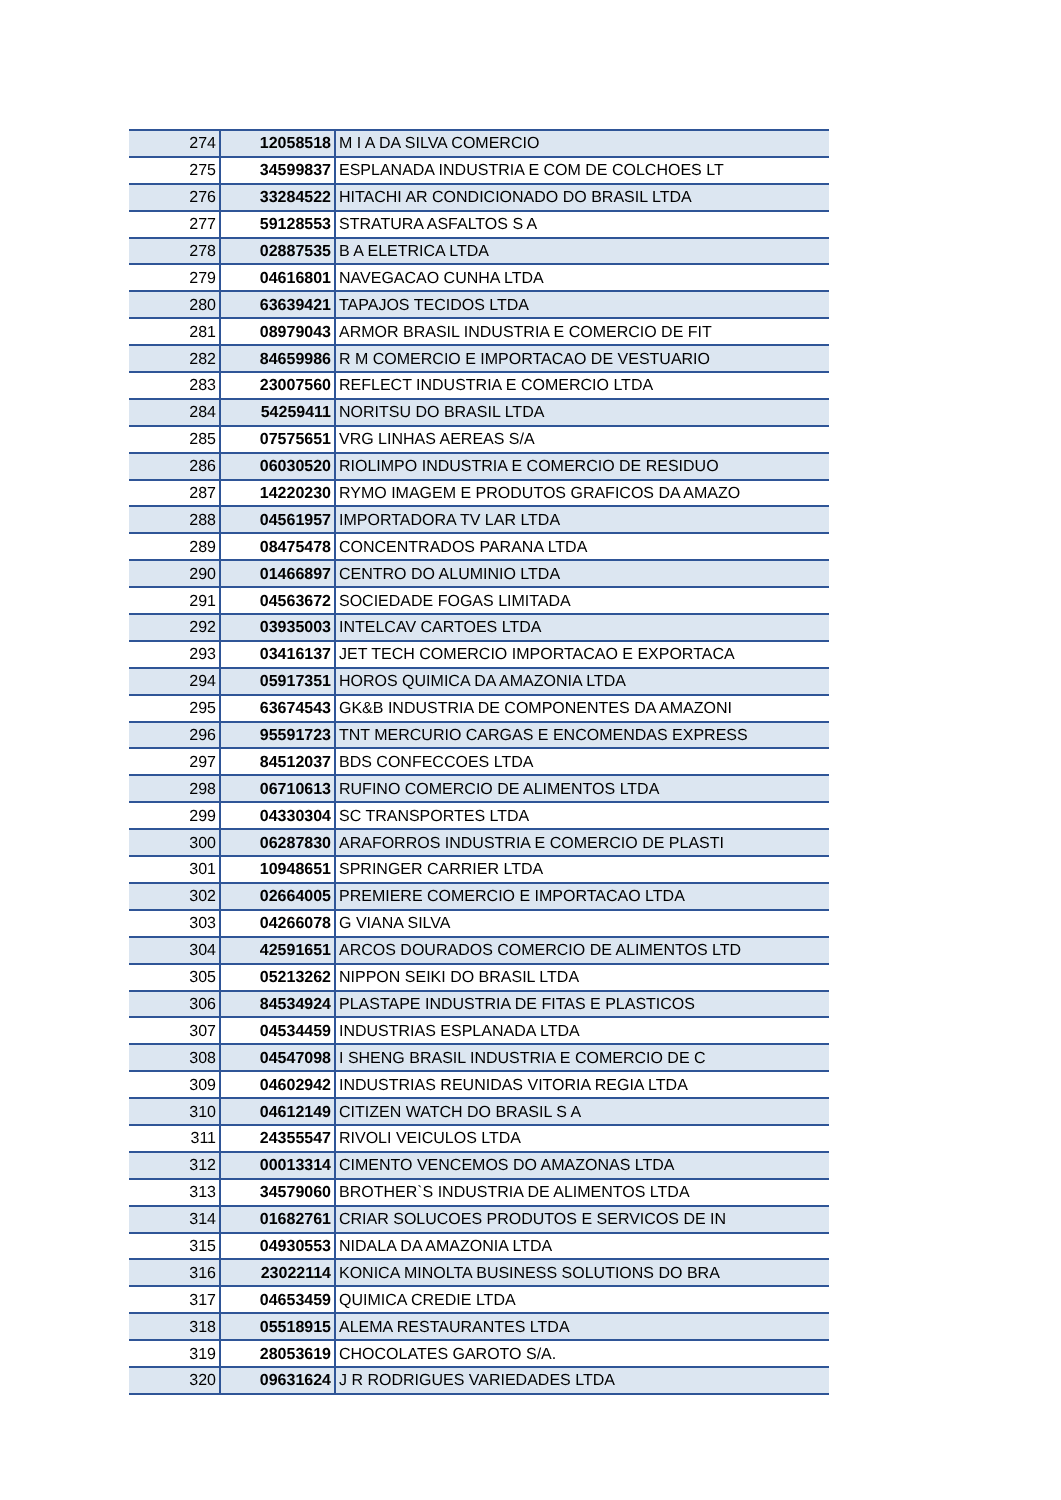| 274 | 12058518 | M I A DA SILVA COMERCIO |
| 275 | 34599837 | ESPLANADA INDUSTRIA E COM DE COLCHOES LT |
| 276 | 33284522 | HITACHI AR CONDICIONADO DO BRASIL LTDA |
| 277 | 59128553 | STRATURA ASFALTOS S A |
| 278 | 02887535 | B A ELETRICA LTDA |
| 279 | 04616801 | NAVEGACAO CUNHA LTDA |
| 280 | 63639421 | TAPAJOS TECIDOS LTDA |
| 281 | 08979043 | ARMOR BRASIL INDUSTRIA E COMERCIO DE FIT |
| 282 | 84659986 | R M COMERCIO E IMPORTACAO DE VESTUARIO |
| 283 | 23007560 | REFLECT INDUSTRIA E COMERCIO LTDA |
| 284 | 54259411 | NORITSU DO BRASIL LTDA |
| 285 | 07575651 | VRG LINHAS AEREAS S/A |
| 286 | 06030520 | RIOLIMPO INDUSTRIA E COMERCIO DE RESIDUO |
| 287 | 14220230 | RYMO IMAGEM E PRODUTOS GRAFICOS DA AMAZO |
| 288 | 04561957 | IMPORTADORA TV LAR LTDA |
| 289 | 08475478 | CONCENTRADOS PARANA LTDA |
| 290 | 01466897 | CENTRO DO ALUMINIO LTDA |
| 291 | 04563672 | SOCIEDADE FOGAS LIMITADA |
| 292 | 03935003 | INTELCAV CARTOES LTDA |
| 293 | 03416137 | JET TECH COMERCIO IMPORTACAO E EXPORTACA |
| 294 | 05917351 | HOROS QUIMICA DA AMAZONIA LTDA |
| 295 | 63674543 | GK&B INDUSTRIA DE COMPONENTES DA AMAZONI |
| 296 | 95591723 | TNT MERCURIO CARGAS E ENCOMENDAS EXPRESS |
| 297 | 84512037 | BDS CONFECCOES LTDA |
| 298 | 06710613 | RUFINO COMERCIO DE ALIMENTOS LTDA |
| 299 | 04330304 | SC TRANSPORTES LTDA |
| 300 | 06287830 | ARAFORROS INDUSTRIA E COMERCIO DE PLASTI |
| 301 | 10948651 | SPRINGER CARRIER LTDA |
| 302 | 02664005 | PREMIERE COMERCIO E IMPORTACAO LTDA |
| 303 | 04266078 | G VIANA SILVA |
| 304 | 42591651 | ARCOS DOURADOS COMERCIO DE ALIMENTOS LTD |
| 305 | 05213262 | NIPPON SEIKI DO BRASIL LTDA |
| 306 | 84534924 | PLASTAPE INDUSTRIA DE FITAS E PLASTICOS |
| 307 | 04534459 | INDUSTRIAS ESPLANADA LTDA |
| 308 | 04547098 | I SHENG BRASIL INDUSTRIA E COMERCIO DE C |
| 309 | 04602942 | INDUSTRIAS REUNIDAS VITORIA REGIA LTDA |
| 310 | 04612149 | CITIZEN WATCH DO BRASIL S A |
| 311 | 24355547 | RIVOLI VEICULOS LTDA |
| 312 | 00013314 | CIMENTO VENCEMOS DO AMAZONAS LTDA |
| 313 | 34579060 | BROTHER`S INDUSTRIA DE ALIMENTOS LTDA |
| 314 | 01682761 | CRIAR SOLUCOES PRODUTOS E SERVICOS DE IN |
| 315 | 04930553 | NIDALA DA AMAZONIA LTDA |
| 316 | 23022114 | KONICA MINOLTA BUSINESS SOLUTIONS DO BRA |
| 317 | 04653459 | QUIMICA CREDIE LTDA |
| 318 | 05518915 | ALEMA RESTAURANTES LTDA |
| 319 | 28053619 | CHOCOLATES GAROTO S/A. |
| 320 | 09631624 | J R RODRIGUES VARIEDADES LTDA |